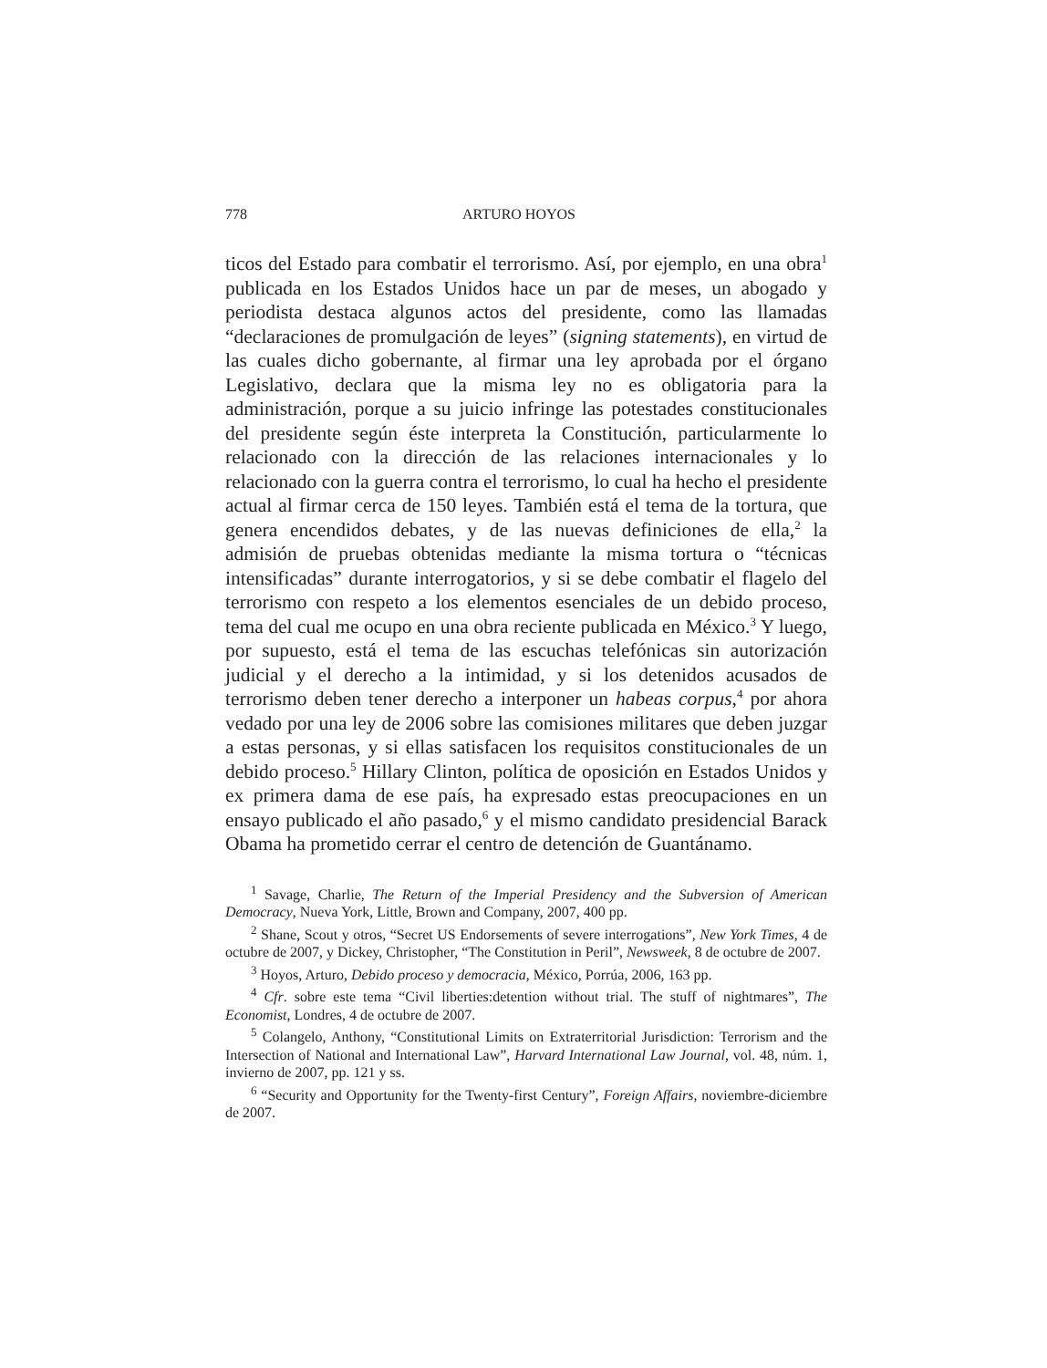778 ARTURO HOYOS
ticos del Estado para combatir el terrorismo. Así, por ejemplo, en una obra<sup>1</sup> publicada en los Estados Unidos hace un par de meses, un abogado y periodista destaca algunos actos del presidente, como las llamadas “declaraciones de promulgación de leyes” (signing statements), en virtud de las cuales dicho gobernante, al firmar una ley aprobada por el órgano Legislativo, declara que la misma ley no es obligatoria para la administración, porque a su juicio infringe las potestades constitucionales del presidente según éste interpreta la Constitución, particularmente lo relacionado con la dirección de las relaciones internacionales y lo relacionado con la guerra contra el terrorismo, lo cual ha hecho el presidente actual al firmar cerca de 150 leyes. También está el tema de la tortura, que genera encendidos debates, y de las nuevas definiciones de ella,<sup>2</sup> la admisión de pruebas obtenidas mediante la misma tortura o “técnicas intensificadas” durante interrogatorios, y si se debe combatir el flagelo del terrorismo con respeto a los elementos esenciales de un debido proceso, tema del cual me ocupo en una obra reciente publicada en México.<sup>3</sup> Y luego, por supuesto, está el tema de las escuchas telefónicas sin autorización judicial y el derecho a la intimidad, y si los detenidos acusados de terrorismo deben tener derecho a interponer un habeas corpus,<sup>4</sup> por ahora vedado por una ley de 2006 sobre las comisiones militares que deben juzgar a estas personas, y si ellas satisfacen los requisitos constitucionales de un debido proceso.<sup>5</sup> Hillary Clinton, política de oposición en Estados Unidos y ex primera dama de ese país, ha expresado estas preocupaciones en un ensayo publicado el año pasado,<sup>6</sup> y el mismo candidato presidencial Barack Obama ha prometido cerrar el centro de detención de Guantánamo.
<sup>1</sup> Savage, Charlie, The Return of the Imperial Presidency and the Subversion of American Democracy, Nueva York, Little, Brown and Company, 2007, 400 pp.
<sup>2</sup> Shane, Scout y otros, “Secret US Endorsements of severe interrogations”, New York Times, 4 de octubre de 2007, y Dickey, Christopher, “The Constitution in Peril”, Newsweek, 8 de octubre de 2007.
<sup>3</sup> Hoyos, Arturo, Debido proceso y democracia, México, Porrúa, 2006, 163 pp.
<sup>4</sup> Cfr. sobre este tema “Civil liberties:detention without trial. The stuff of nightmares”, The Economist, Londres, 4 de octubre de 2007.
<sup>5</sup> Colangelo, Anthony, “Constitutional Limits on Extraterritorial Jurisdiction: Terrorism and the Intersection of National and International Law”, Harvard International Law Journal, vol. 48, núm. 1, invierno de 2007, pp. 121 y ss.
<sup>6</sup> “Security and Opportunity for the Twenty-first Century”, Foreign Affairs, noviembre-diciembre de 2007.